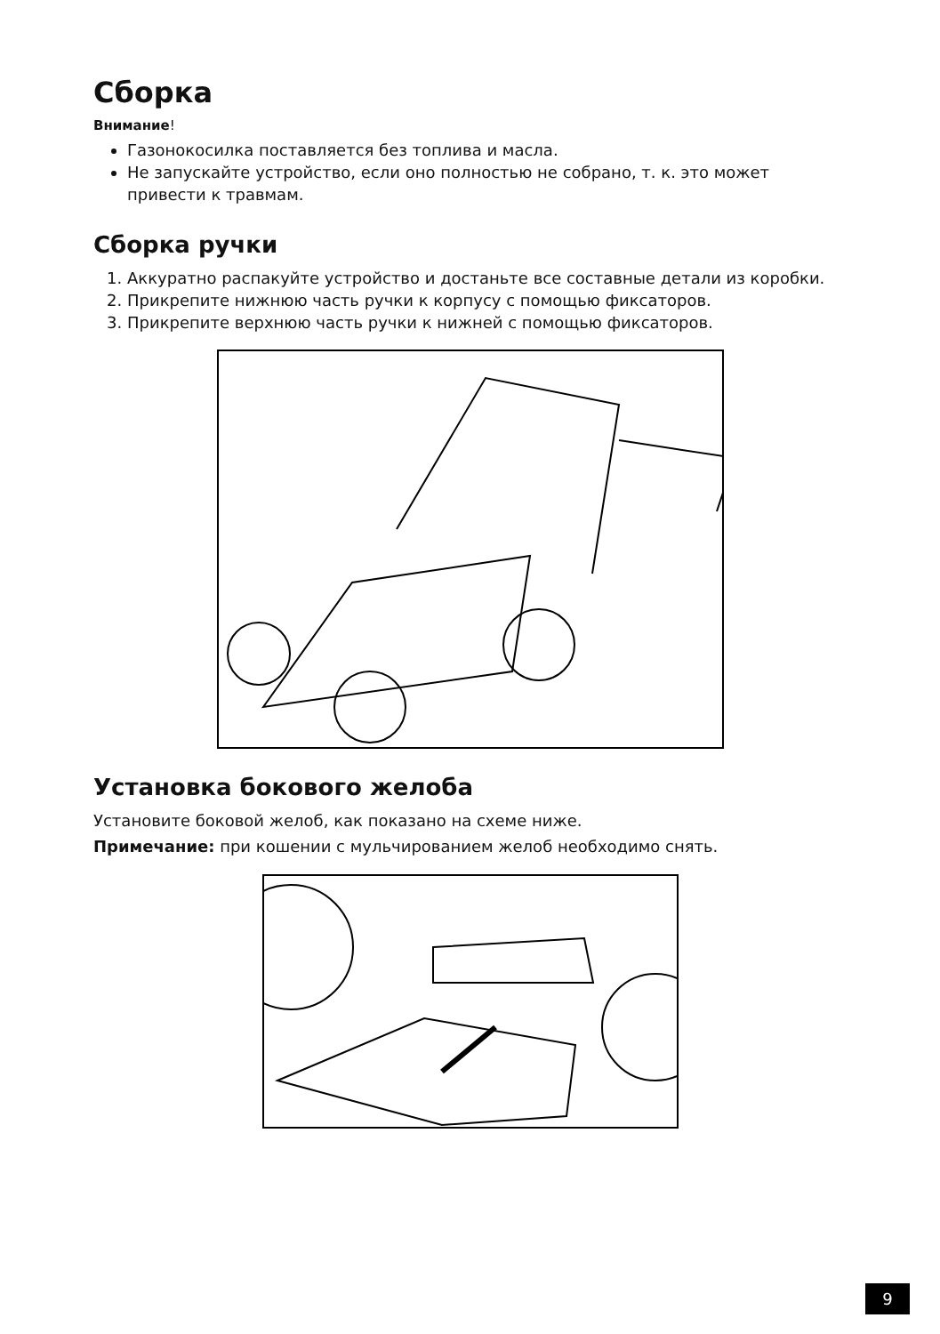Сборка
Внимание!
Газонокосилка поставляется без топлива и масла.
Не запускайте устройство, если оно полностью не собрано, т. к. это может привести к травмам.
Сборка ручки
1. Аккуратно распакуйте устройство и достаньте все составные детали из коробки.
2. Прикрепите нижнюю часть ручки к корпусу с помощью фиксаторов.
3. Прикрепите верхнюю часть ручки к нижней с помощью фиксаторов.
Установка бокового желоба
Установите боковой желоб, как показано на схеме ниже.
Примечание: при кошении с мульчированием желоб необходимо снять.
9